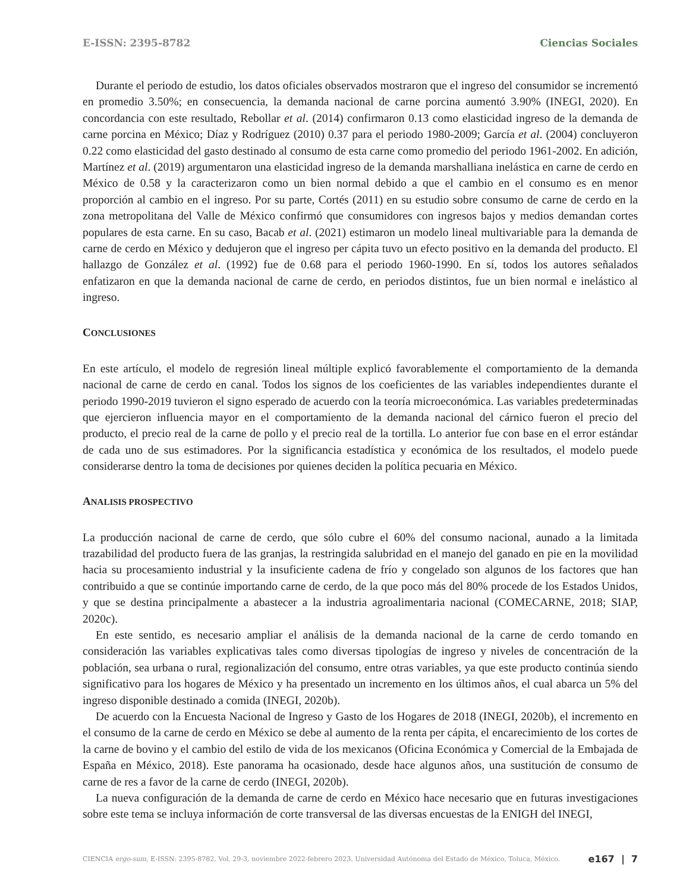E-ISSN: 2395-8782 Ciencias Sociales
Durante el periodo de estudio, los datos oficiales observados mostraron que el ingreso del consumidor se incrementó en promedio 3.50%; en consecuencia, la demanda nacional de carne porcina aumentó 3.90% (INEGI, 2020). En concordancia con este resultado, Rebollar et al. (2014) confirmaron 0.13 como elasticidad ingreso de la demanda de carne porcina en México; Díaz y Rodríguez (2010) 0.37 para el periodo 1980-2009; García et al. (2004) concluyeron 0.22 como elasticidad del gasto destinado al consumo de esta carne como promedio del periodo 1961-2002. En adición, Martínez et al. (2019) argumentaron una elasticidad ingreso de la demanda marshalliana inelástica en carne de cerdo en México de 0.58 y la caracterizaron como un bien normal debido a que el cambio en el consumo es en menor proporción al cambio en el ingreso. Por su parte, Cortés (2011) en su estudio sobre consumo de carne de cerdo en la zona metropolitana del Valle de México confirmó que consumidores con ingresos bajos y medios demandan cortes populares de esta carne. En su caso, Bacab et al. (2021) estimaron un modelo lineal multivariable para la demanda de carne de cerdo en México y dedujeron que el ingreso per cápita tuvo un efecto positivo en la demanda del producto. El hallazgo de González et al. (1992) fue de 0.68 para el periodo 1960-1990. En sí, todos los autores señalados enfatizaron en que la demanda nacional de carne de cerdo, en periodos distintos, fue un bien normal e inelástico al ingreso.
CONCLUSIONES
En este artículo, el modelo de regresión lineal múltiple explicó favorablemente el comportamiento de la demanda nacional de carne de cerdo en canal. Todos los signos de los coeficientes de las variables independientes durante el periodo 1990-2019 tuvieron el signo esperado de acuerdo con la teoría microeconómica. Las variables predeterminadas que ejercieron influencia mayor en el comportamiento de la demanda nacional del cárnico fueron el precio del producto, el precio real de la carne de pollo y el precio real de la tortilla. Lo anterior fue con base en el error estándar de cada uno de sus estimadores. Por la significancia estadística y económica de los resultados, el modelo puede considerarse dentro la toma de decisiones por quienes deciden la política pecuaria en México.
ANALISIS PROSPECTIVO
La producción nacional de carne de cerdo, que sólo cubre el 60% del consumo nacional, aunado a la limitada trazabilidad del producto fuera de las granjas, la restringida salubridad en el manejo del ganado en pie en la movilidad hacia su procesamiento industrial y la insuficiente cadena de frío y congelado son algunos de los factores que han contribuido a que se continúe importando carne de cerdo, de la que poco más del 80% procede de los Estados Unidos, y que se destina principalmente a abastecer a la industria agroalimentaria nacional (COMECARNE, 2018; SIAP, 2020c).
En este sentido, es necesario ampliar el análisis de la demanda nacional de la carne de cerdo tomando en consideración las variables explicativas tales como diversas tipologías de ingreso y niveles de concentración de la población, sea urbana o rural, regionalización del consumo, entre otras variables, ya que este producto continúa siendo significativo para los hogares de México y ha presentado un incremento en los últimos años, el cual abarca un 5% del ingreso disponible destinado a comida (INEGI, 2020b).
De acuerdo con la Encuesta Nacional de Ingreso y Gasto de los Hogares de 2018 (INEGI, 2020b), el incremento en el consumo de la carne de cerdo en México se debe al aumento de la renta per cápita, el encarecimiento de los cortes de la carne de bovino y el cambio del estilo de vida de los mexicanos (Oficina Económica y Comercial de la Embajada de España en México, 2018). Este panorama ha ocasionado, desde hace algunos años, una sustitución de consumo de carne de res a favor de la carne de cerdo (INEGI, 2020b).
La nueva configuración de la demanda de carne de cerdo en México hace necesario que en futuras investigaciones sobre este tema se incluya información de corte transversal de las diversas encuestas de la ENIGH del INEGI,
CIENCIA ergo-sum, E-ISSN: 2395-8782, Vol. 29-3, noviembre 2022-febrero 2023. Universidad Autónoma del Estado de México, Toluca, México. e167 | 7